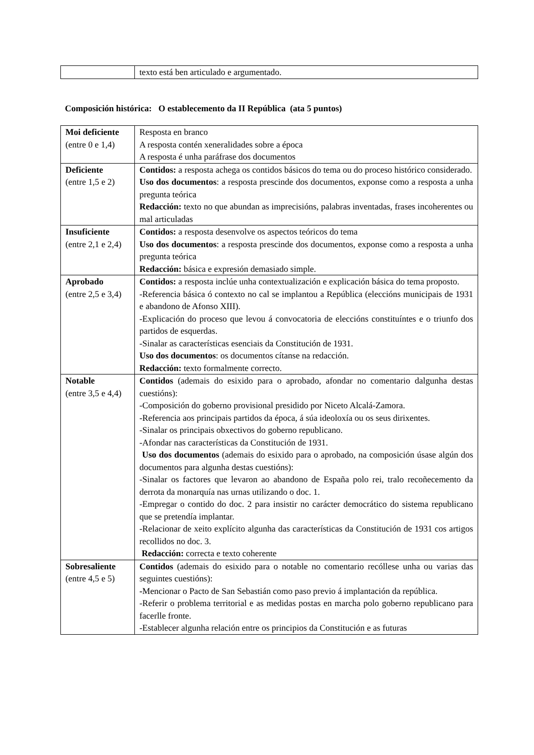| | texto está ben articulado e argumentado. |
Composición histórica: O establecemento da II República (ata 5 puntos)
| Moi deficiente (entre 0 e 1,4) | Resposta en branco A resposta contén xeneralidades sobre a época A resposta é unha paráfrase dos documentos |
| Deficiente (entre 1,5 e 2) | Contidos: a resposta achega os contidos básicos do tema ou do proceso histórico considerado. Uso dos documentos : a resposta prescinde dos documentos, exponse como a resposta a unha pregunta teórica Redacción: texto no que abundan as imprecisións, palabras inventadas, frases incoherentes ou mal articuladas |
| Insuficiente (entre 2,1 e 2,4) | Contidos: a resposta desenvolve os aspectos teóricos do tema Uso dos documentos : a resposta prescinde dos documentos, exponse como a resposta a unha pregunta teórica Redacción: básica e expresión demasiado simple. |
| Aprobado (entre 2,5 e 3,4) | Contidos: a resposta inclúe unha contextualización e explicación básica do tema proposto. -Referencia básica ó contexto no cal se implantou a República (eleccións municipais de 1931 e abandono de Afonso XIII). -Explicación do proceso que levou á convocatoria de eleccións constituíntes e o triunfo dos partidos de esquerdas. -Sinalar as características esenciais da Constitución de 1931. Uso dos documentos : os documentos cítanse na redacción. Redacción: texto formalmente correcto. |
| Notable (entre 3,5 e 4,4) | Contidos (ademais do esixido para o aprobado, afondar no comentario dalgunha destas cuestións): -Composición do goberno provisional presidido por Niceto Alcalá-Zamora. -Referencia aos principais partidos da época, á súa ideoloxía ou os seus dirixentes. -Sinalar os principais obxectivos do goberno republicano. -Afondar nas características da Constitución de 1931. Uso dos documentos (ademais do esixido para o aprobado, na composición úsase algún dos documentos para algunha destas cuestións): -Sinalar os factores que levaron ao abandono de España polo rei, tralo recoñecemento da derrota da monarquía nas urnas utilizando o doc. 1. -Empregar o contido do doc. 2 para insistir no carácter democrático do sistema republicano que se pretendía implantar. -Relacionar de xeito explícito algunha das características da Constitución de 1931 cos artigos recollidos no doc. 3. Redacción: correcta e texto coherente |
| Sobresaliente (entre 4,5 e 5) | Contidos (ademais do esixido para o notable no comentario recóllese unha ou varias das seguintes cuestións): - Mencionar o Pacto de San Sebastián como paso previo á implantación da república. -Referir o problema territorial e as medidas postas en marcha polo goberno republicano para facerlle fronte. -Establecer algunha relación entre os principios da Constitución e as futuras |